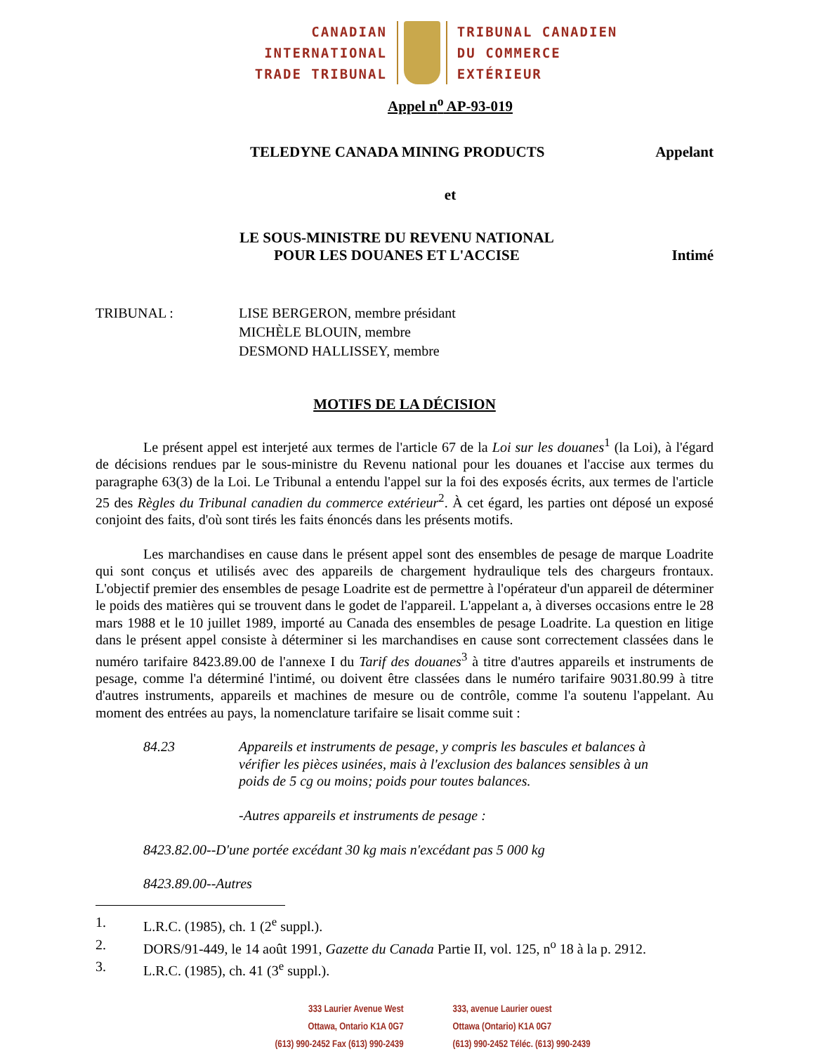CANADIAN
INTERNATIONAL
TRADE TRIBUNAL
TRIBUNAL CANADIEN
DU COMMERCE
EXTÉRIEUR
Appel n<sup>o</sup> AP-93-019
TELEDYNE CANADA MINING PRODUCTS Appelant
et
LE SOUS-MINISTRE DU REVENU NATIONAL
POUR LES DOUANES ET L'ACCISE Intimé
TRIBUNAL : LISE BERGERON, membre présidant
MICHÈLE BLOUIN, membre
DESMOND HALLISSEY, membre
MOTIFS DE LA DÉCISION
Le présent appel est interjeté aux termes de l'article 67 de la Loi sur les douanes<sup>1</sup> (la Loi), à l'égard de décisions rendues par le sous-ministre du Revenu national pour les douanes et l'accise aux termes du paragraphe 63(3) de la Loi. Le Tribunal a entendu l'appel sur la foi des exposés écrits, aux termes de l'article 25 des Règles du Tribunal canadien du commerce extérieur<sup>2</sup>. À cet égard, les parties ont déposé un exposé conjoint des faits, d'où sont tirés les faits énoncés dans les présents motifs.
Les marchandises en cause dans le présent appel sont des ensembles de pesage de marque Loadrite qui sont conçus et utilisés avec des appareils de chargement hydraulique tels des chargeurs frontaux. L'objectif premier des ensembles de pesage Loadrite est de permettre à l'opérateur d'un appareil de déterminer le poids des matières qui se trouvent dans le godet de l'appareil. L'appelant a, à diverses occasions entre le 28 mars 1988 et le 10 juillet 1989, importé au Canada des ensembles de pesage Loadrite. La question en litige dans le présent appel consiste à déterminer si les marchandises en cause sont correctement classées dans le numéro tarifaire 8423.89.00 de l'annexe I du Tarif des douanes<sup>3</sup> à titre d'autres appareils et instruments de pesage, comme l'a déterminé l'intimé, ou doivent être classées dans le numéro tarifaire 9031.80.99 à titre d'autres instruments, appareils et machines de mesure ou de contrôle, comme l'a soutenu l'appelant. Au moment des entrées au pays, la nomenclature tarifaire se lisait comme suit :
84.23 Appareils et instruments de pesage, y compris les bascules et balances à vérifier les pièces usinées, mais à l'exclusion des balances sensibles à un poids de 5 cg ou moins; poids pour toutes balances.
-Autres appareils et instruments de pesage :
8423.82.00--D'une portée excédant 30 kg mais n'excédant pas 5 000 kg
8423.89.00--Autres
1. L.R.C. (1985), ch. 1 (2<sup>e</sup> suppl.).
2. DORS/91-449, le 14 août 1991, Gazette du Canada Partie II, vol. 125, n<sup>o</sup> 18 à la p. 2912.
3. L.R.C. (1985), ch. 41 (3<sup>e</sup> suppl.).
333 Laurier Avenue West
Ottawa, Ontario K1A 0G7
(613) 990-2452 Fax (613) 990-2439
333, avenue Laurier ouest
Ottawa (Ontario) K1A 0G7
(613) 990-2452 Téléc. (613) 990-2439